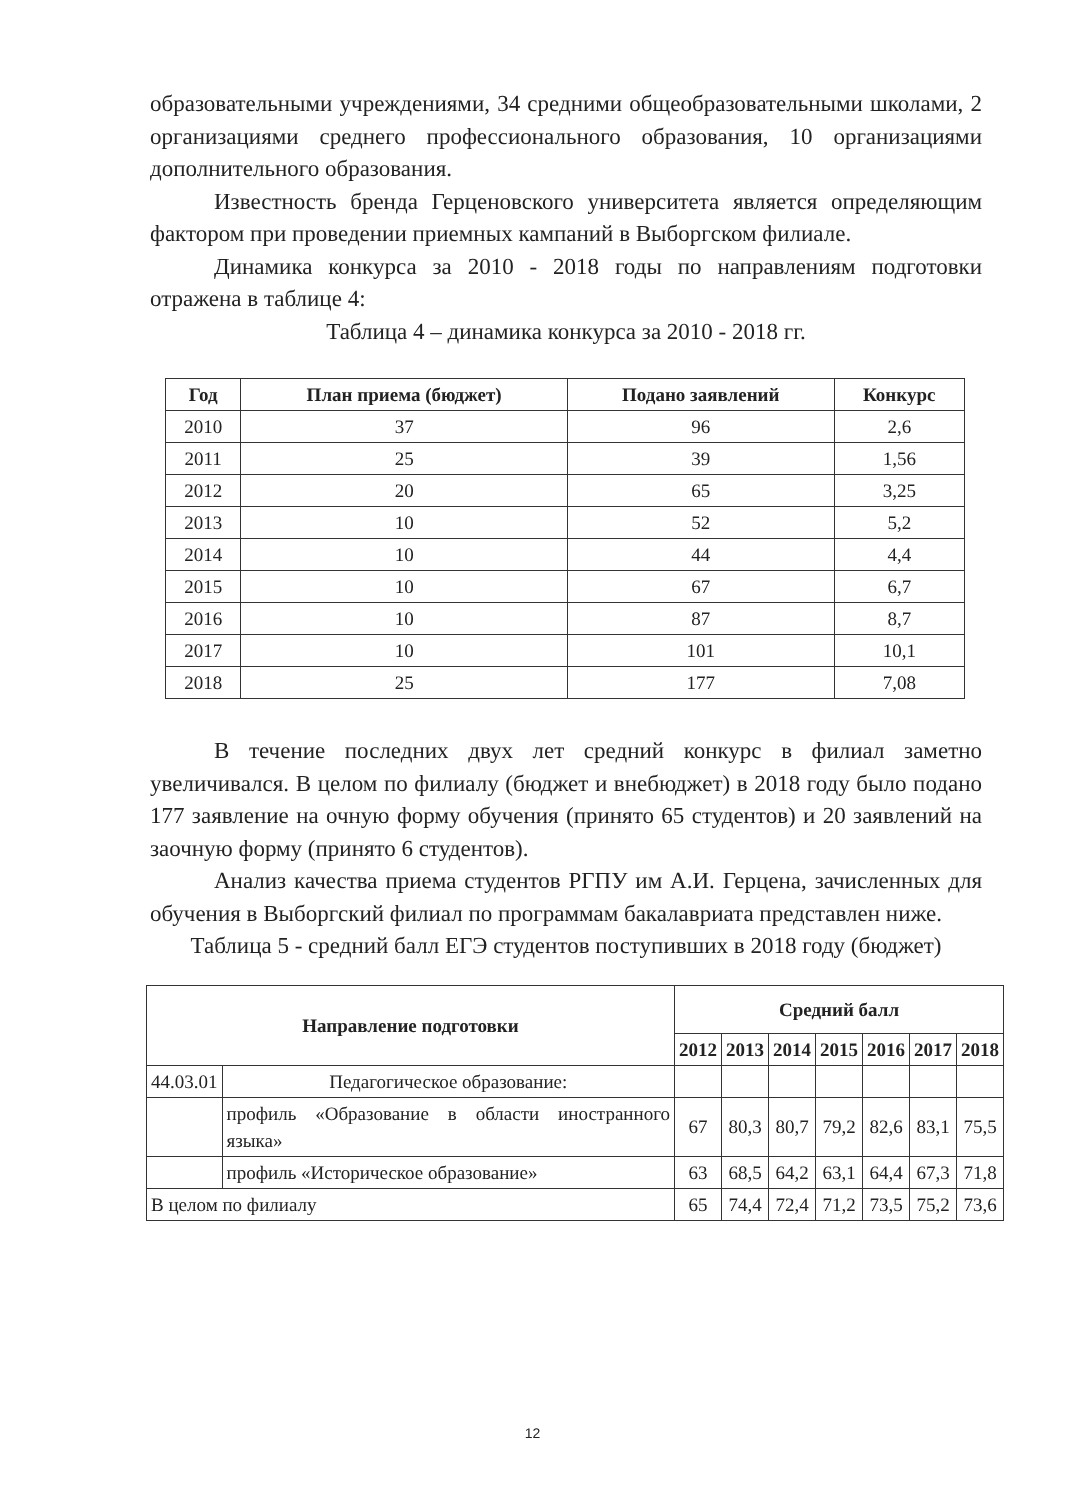образовательными учреждениями, 34 средними общеобразовательными школами, 2 организациями среднего профессионального образования, 10 организациями дополнительного образования.
Известность бренда Герценовского университета является определяющим фактором при проведении приемных кампаний в Выборгском филиале.
Динамика конкурса за 2010 - 2018 годы по направлениям подготовки отражена в таблице 4:
Таблица 4 – динамика конкурса за 2010 - 2018 гг.
| Год | План приема (бюджет) | Подано заявлений | Конкурс |
| --- | --- | --- | --- |
| 2010 | 37 | 96 | 2,6 |
| 2011 | 25 | 39 | 1,56 |
| 2012 | 20 | 65 | 3,25 |
| 2013 | 10 | 52 | 5,2 |
| 2014 | 10 | 44 | 4,4 |
| 2015 | 10 | 67 | 6,7 |
| 2016 | 10 | 87 | 8,7 |
| 2017 | 10 | 101 | 10,1 |
| 2018 | 25 | 177 | 7,08 |
В течение последних двух лет средний конкурс в филиал заметно увеличивался. В целом по филиалу (бюджет и внебюджет) в 2018 году было подано 177 заявление на очную форму обучения (принято 65 студентов) и 20 заявлений на заочную форму (принято 6 студентов).
Анализ качества приема студентов РГПУ им А.И. Герцена, зачисленных для обучения в Выборгский филиал по программам бакалавриата представлен ниже.
Таблица 5 - средний балл ЕГЭ студентов поступивших в 2018 году (бюджет)
| Направление подготовки | | Средний балл | | | | | | |
| --- | --- | --- | --- | --- | --- | --- | --- | --- |
| | | 2012 | 2013 | 2014 | 2015 | 2016 | 2017 | 2018 |
| 44.03.01 | Педагогическое образование: | | | | | | | |
| | профиль «Образование в области иностранного языка» | 67 | 80,3 | 80,7 | 79,2 | 82,6 | 83,1 | 75,5 |
| | профиль «Историческое образование» | 63 | 68,5 | 64,2 | 63,1 | 64,4 | 67,3 | 71,8 |
| В целом по филиалу | | 65 | 74,4 | 72,4 | 71,2 | 73,5 | 75,2 | 73,6 |
12